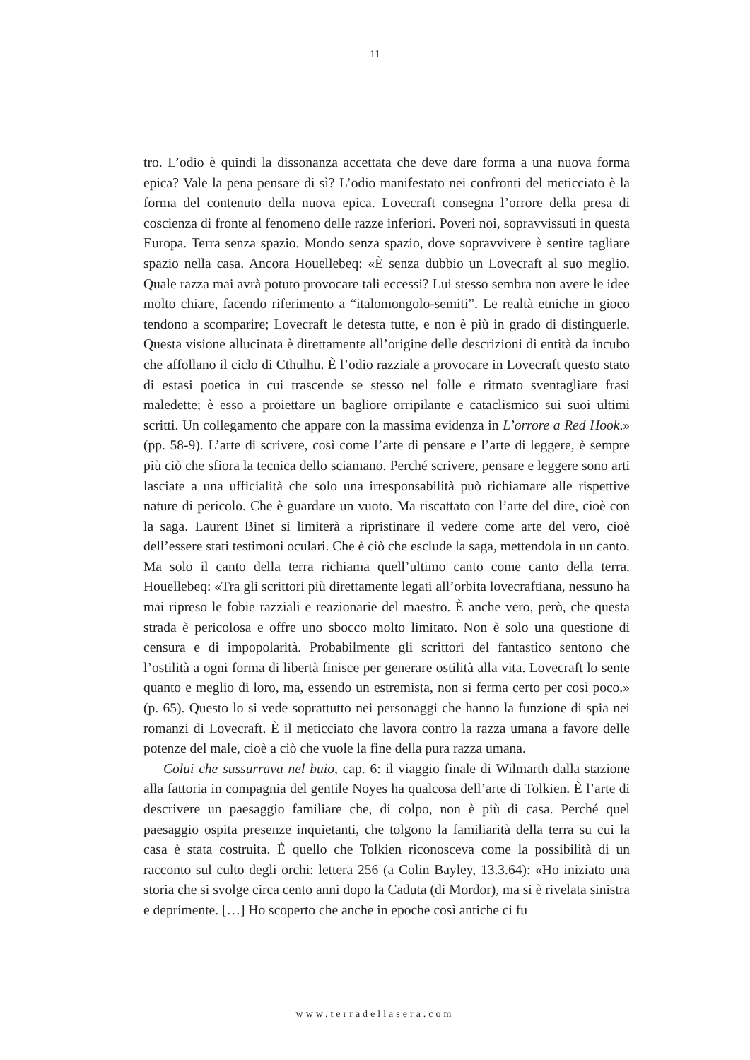11
tro. L’odio è quindi la dissonanza accettata che deve dare forma a una nuova forma epica? Vale la pena pensare di sì? L’odio manifestato nei confronti del meticciato è la forma del contenuto della nuova epica. Lovecraft consegna l’orrore della presa di coscienza di fronte al fenomeno delle razze inferiori. Poveri noi, sopravvissuti in questa Europa. Terra senza spazio. Mondo senza spazio, dove sopravvivere è sentire tagliare spazio nella casa. Ancora Houellebeq: «È senza dubbio un Lovecraft al suo meglio. Quale razza mai avrà potuto provocare tali eccessi? Lui stesso sembra non avere le idee molto chiare, facendo riferimento a “italomongolo-semiti”. Le realtà etniche in gioco tendono a scomparire; Lovecraft le detesta tutte, e non è più in grado di distinguerle. Questa visione allucinata è direttamente all’origine delle descrizioni di entità da incubo che affollano il ciclo di Cthulhu. È l’odio razziale a provocare in Lovecraft questo stato di estasi poetica in cui trascende se stesso nel folle e ritmato sventagliare frasi maledette; è esso a proiettare un bagliore orripilante e cataclismico sui suoi ultimi scritti. Un collegamento che appare con la massima evidenza in L’orrore a Red Hook.» (pp. 58-9). L’arte di scrivere, così come l’arte di pensare e l’arte di leggere, è sempre più ciò che sfiora la tecnica dello sciamano. Perché scrivere, pensare e leggere sono arti lasciate a una ufficialità che solo una irresponsabilità può richiamare alle rispettive nature di pericolo. Che è guardare un vuoto. Ma riscattato con l’arte del dire, cioè con la saga. Laurent Binet si limiterà a ripristinare il vedere come arte del vero, cioè dell’essere stati testimoni oculari. Che è ciò che esclude la saga, mettendola in un canto. Ma solo il canto della terra richiama quell’ultimo canto come canto della terra. Houellebeq: «Tra gli scrittori più direttamente legati all’orbita lovecraftiana, nessuno ha mai ripreso le fobie razziali e reazionarie del maestro. È anche vero, però, che questa strada è pericolosa e offre uno sbocco molto limitato. Non è solo una questione di censura e di impopolarità. Probabilmente gli scrittori del fantastico sentono che l’ostilità a ogni forma di libertà finisce per generare ostilità alla vita. Lovecraft lo sente quanto e meglio di loro, ma, essendo un estremista, non si ferma certo per così poco.» (p. 65). Questo lo si vede soprattutto nei personaggi che hanno la funzione di spia nei romanzi di Lovecraft. È il meticciato che lavora contro la razza umana a favore delle potenze del male, cioè a ciò che vuole la fine della pura razza umana.
Colui che sussurrava nel buio, cap. 6: il viaggio finale di Wilmarth dalla stazione alla fattoria in compagnia del gentile Noyes ha qualcosa dell’arte di Tolkien. È l’arte di descrivere un paesaggio familiare che, di colpo, non è più di casa. Perché quel paesaggio ospita presenze inquietanti, che tolgono la familiarità della terra su cui la casa è stata costruita. È quello che Tolkien riconosceva come la possibilità di un racconto sul culto degli orchi: lettera 256 (a Colin Bayley, 13.3.64): «Ho iniziato una storia che si svolge circa cento anni dopo la Caduta (di Mordor), ma si è rivelata sinistra e deprimente. […] Ho scoperto che anche in epoche così antiche ci fu
www.terradellasera.com